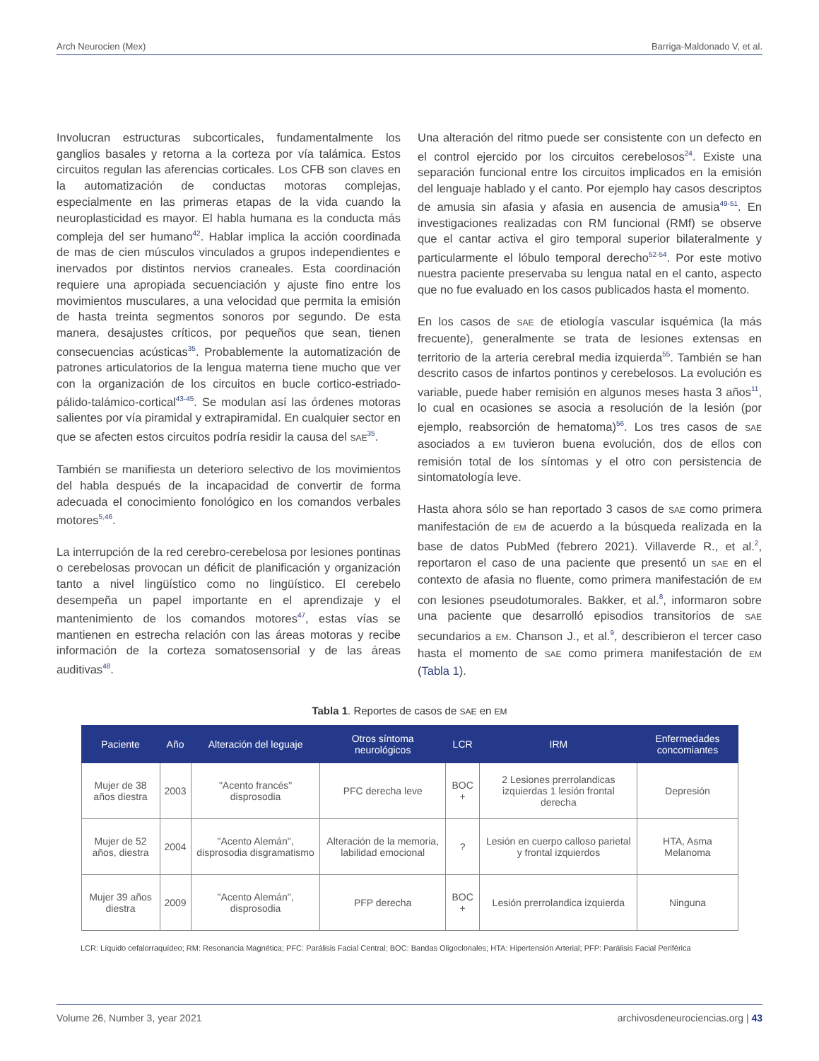Arch Neurocien (Mex) Barriga-Maldonado V, et al.
Involucran estructuras subcorticales, fundamentalmente los ganglios basales y retorna a la corteza por vía talámica. Estos circuitos regulan las aferencias corticales. Los CFB son claves en la automatización de conductas motoras complejas, especialmente en las primeras etapas de la vida cuando la neuroplasticidad es mayor. El habla humana es la conducta más compleja del ser humano<sup>42</sup>. Hablar implica la acción coordinada de mas de cien músculos vinculados a grupos independientes e inervados por distintos nervios craneales. Esta coordinación requiere una apropiada secuenciación y ajuste fino entre los movimientos musculares, a una velocidad que permita la emisión de hasta treinta segmentos sonoros por segundo. De esta manera, desajustes críticos, por pequeños que sean, tienen consecuencias acústicas<sup>35</sup>. Probablemente la automatización de patrones articulatorios de la lengua materna tiene mucho que ver con la organización de los circuitos en bucle cortico-estriado-pálido-talámico-cortical<sup>43-45</sup>. Se modulan así las órdenes motoras salientes por vía piramidal y extrapiramidal. En cualquier sector en que se afecten estos circuitos podría residir la causa del SAE<sup>35</sup>.
También se manifiesta un deterioro selectivo de los movimientos del habla después de la incapacidad de convertir de forma adecuada el conocimiento fonológico en los comandos verbales motores<sup>5,46</sup>.
La interrupción de la red cerebro-cerebelosa por lesiones pontinas o cerebelosas provocan un déficit de planificación y organización tanto a nivel lingüístico como no lingüístico. El cerebelo desempeña un papel importante en el aprendizaje y el mantenimiento de los comandos motores<sup>47</sup>, estas vías se mantienen en estrecha relación con las áreas motoras y recibe información de la corteza somatosensorial y de las áreas auditivas<sup>48</sup>.
Una alteración del ritmo puede ser consistente con un defecto en el control ejercido por los circuitos cerebelosos<sup>24</sup>. Existe una separación funcional entre los circuitos implicados en la emisión del lenguaje hablado y el canto. Por ejemplo hay casos descriptos de amusia sin afasia y afasia en ausencia de amusia<sup>49-51</sup>. En investigaciones realizadas con RM funcional (RMf) se observe que el cantar activa el giro temporal superior bilateralmente y particularmente el lóbulo temporal derecho<sup>52-54</sup>. Por este motivo nuestra paciente preservaba su lengua natal en el canto, aspecto que no fue evaluado en los casos publicados hasta el momento.
En los casos de SAE de etiología vascular isquémica (la más frecuente), generalmente se trata de lesiones extensas en territorio de la arteria cerebral media izquierda<sup>55</sup>. También se han descrito casos de infartos pontinos y cerebelosos. La evolución es variable, puede haber remisión en algunos meses hasta 3 años<sup>11</sup>, lo cual en ocasiones se asocia a resolución de la lesión (por ejemplo, reabsorción de hematoma)<sup>56</sup>. Los tres casos de SAE asociados a EM tuvieron buena evolución, dos de ellos con remisión total de los síntomas y el otro con persistencia de sintomatología leve.
Hasta ahora sólo se han reportado 3 casos de SAE como primera manifestación de EM de acuerdo a la búsqueda realizada en la base de datos PubMed (febrero 2021). Villaverde R., et al.<sup>2</sup>, reportaron el caso de una paciente que presentó un SAE en el contexto de afasia no fluente, como primera manifestación de EM con lesiones pseudotumorales. Bakker, et al.<sup>8</sup>, informaron sobre una paciente que desarrolló episodios transitorios de SAE secundarios a EM. Chanson J., et al.<sup>9</sup>, describieron el tercer caso hasta el momento de SAE como primera manifestación de EM (Tabla 1).
Tabla 1. Reportes de casos de SAE en EM
| Paciente | Año | Alteración del leguaje | Otros síntoma neurológicos | LCR | IRM | Enfermedades concomiantes |
| --- | --- | --- | --- | --- | --- | --- |
| Mujer de 38 años diestra | 2003 | "Acento francés" disprosodia | PFC derecha leve | BOC + | 2 Lesiones prerrolandicas izquierdas 1 lesión frontal derecha | Depresión |
| Mujer de 52 años, diestra | 2004 | "Acento Alemán", disprosodia disgramatismo | Alteración de la memoria, labilidad emocional | ? | Lesión en cuerpo calloso parietal y frontal izquierdos | HTA, Asma Melanoma |
| Mujer 39 años diestra | 2009 | "Acento Alemán", disprosodia | PFP derecha | BOC + | Lesión prerrolandica izquierda | Ninguna |
LCR: Líquido cefalorraquídeo; RM: Resonancia Magnética; PFC: Parálisis Facial Central; BOC: Bandas Oligoclonales; HTA: Hipertensión Arterial; PFP: Parálisis Facial Periférica
Volume 26, Number 3, year 2021 archivosdeneurociencias.org | 43